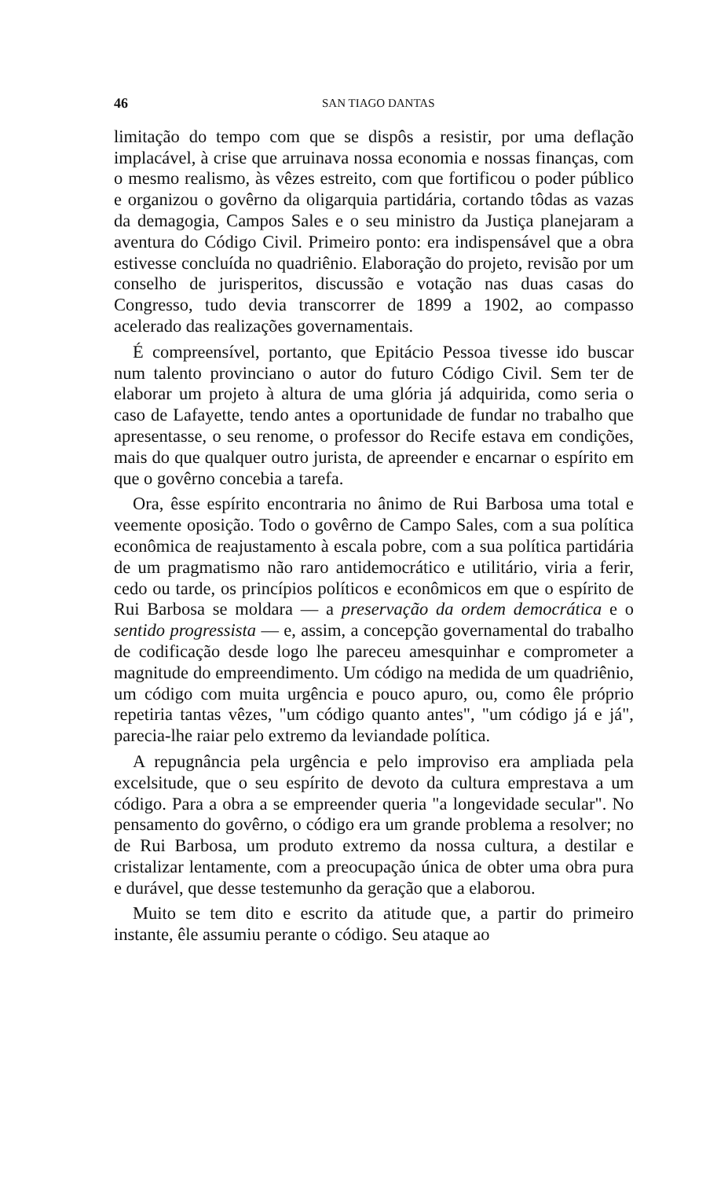46 SAN TIAGO DANTAS
limitação do tempo com que se dispôs a resistir, por uma deflação implacável, à crise que arruinava nossa economia e nossas finanças, com o mesmo realismo, às vêzes estreito, com que fortificou o poder público e organizou o govêrno da oligarquia partidária, cortando tôdas as vazas da demagogia, Campos Sales e o seu ministro da Justiça planejaram a aventura do Código Civil. Primeiro ponto: era indispensável que a obra estivesse concluída no quadriênio. Elaboração do projeto, revisão por um conselho de jurisperitos, discussão e votação nas duas casas do Congresso, tudo devia transcorrer de 1899 a 1902, ao compasso acelerado das realizações governamentais.
É compreensível, portanto, que Epitácio Pessoa tivesse ido buscar num talento provinciano o autor do futuro Código Civil. Sem ter de elaborar um projeto à altura de uma glória já adquirida, como seria o caso de Lafayette, tendo antes a oportunidade de fundar no trabalho que apresentasse, o seu renome, o professor do Recife estava em condições, mais do que qualquer outro jurista, de apreender e encarnar o espírito em que o govêrno concebia a tarefa.
Ora, êsse espírito encontraria no ânimo de Rui Barbosa uma total e veemente oposição. Todo o govêrno de Campo Sales, com a sua política econômica de reajustamento à escala pobre, com a sua política partidária de um pragmatismo não raro antidemocrático e utilitário, viria a ferir, cedo ou tarde, os princípios políticos e econômicos em que o espírito de Rui Barbosa se moldara — a preservação da ordem democrática e o sentido progressista — e, assim, a concepção governamental do trabalho de codificação desde logo lhe pareceu amesquinhar e comprometer a magnitude do empreendimento. Um código na medida de um quadriênio, um código com muita urgência e pouco apuro, ou, como êle próprio repetiria tantas vêzes, "um código quanto antes", "um código já e já", parecia-lhe raiar pelo extremo da leviandade política.
A repugnância pela urgência e pelo improviso era ampliada pela excelsitude, que o seu espírito de devoto da cultura emprestava a um código. Para a obra a se empreender queria "a longevidade secular". No pensamento do govêrno, o código era um grande problema a resolver; no de Rui Barbosa, um produto extremo da nossa cultura, a destilar e cristalizar lentamente, com a preocupação única de obter uma obra pura e durável, que desse testemunho da geração que a elaborou.
Muito se tem dito e escrito da atitude que, a partir do primeiro instante, êle assumiu perante o código. Seu ataque ao